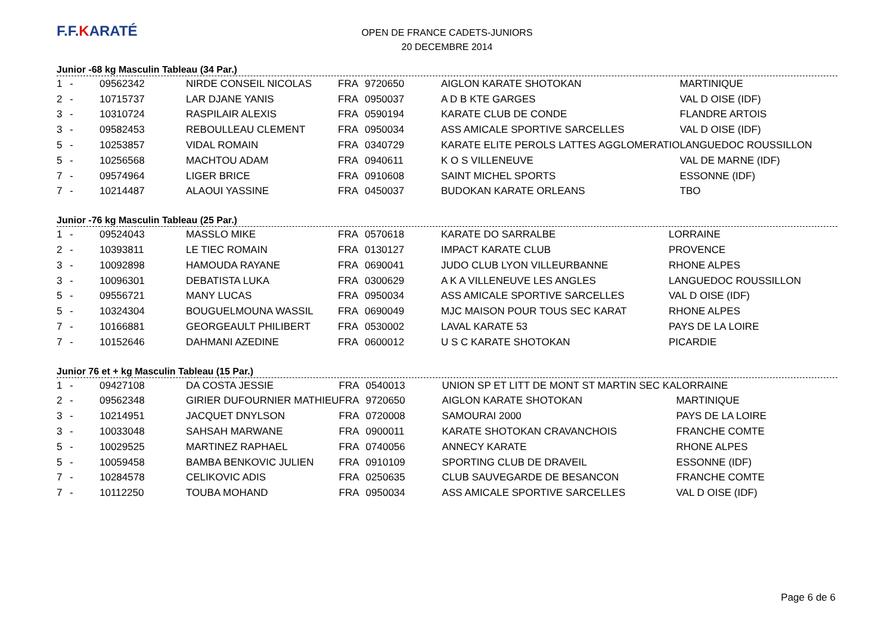F.F.KARATÉ
OPEN DE FRANCE CADETS-JUNIORS
20 DECEMBRE 2014
Junior -68 kg Masculin Tableau (34 Par.)
| 1 | - | 09562342 | NIRDE CONSEIL NICOLAS | FRA | 9720650 | AIGLON KARATE SHOTOKAN | MARTINIQUE |
| 2 | - | 10715737 | LAR DJANE YANIS | FRA | 0950037 | A D B KTE GARGES | VAL D OISE (IDF) |
| 3 | - | 10310724 | RASPILAIR ALEXIS | FRA | 0590194 | KARATE CLUB DE CONDE | FLANDRE ARTOIS |
| 3 | - | 09582453 | REBOULLEAU CLEMENT | FRA | 0950034 | ASS AMICALE SPORTIVE SARCELLES | VAL D OISE (IDF) |
| 5 | - | 10253857 | VIDAL ROMAIN | FRA | 0340729 | KARATE ELITE PEROLS LATTES AGGLOMERATIO | LANGUEDOC ROUSSILLON |
| 5 | - | 10256568 | MACHTOU ADAM | FRA | 0940611 | K O S VILLENEUVE | VAL DE MARNE (IDF) |
| 7 | - | 09574964 | LIGER BRICE | FRA | 0910608 | SAINT MICHEL SPORTS | ESSONNE (IDF) |
| 7 | - | 10214487 | ALAOUI YASSINE | FRA | 0450037 | BUDOKAN KARATE ORLEANS | TBO |
Junior -76 kg Masculin Tableau (25 Par.)
| 1 | - | 09524043 | MASSLO MIKE | FRA | 0570618 | KARATE DO SARRALBE | LORRAINE |
| 2 | - | 10393811 | LE TIEC ROMAIN | FRA | 0130127 | IMPACT KARATE CLUB | PROVENCE |
| 3 | - | 10092898 | HAMOUDA RAYANE | FRA | 0690041 | JUDO CLUB LYON VILLEURBANNE | RHONE ALPES |
| 3 | - | 10096301 | DEBATISTA LUKA | FRA | 0300629 | A K A VILLENEUVE LES ANGLES | LANGUEDOC ROUSSILLON |
| 5 | - | 09556721 | MANY LUCAS | FRA | 0950034 | ASS AMICALE SPORTIVE SARCELLES | VAL D OISE (IDF) |
| 5 | - | 10324304 | BOUGUELMOUNA WASSIL | FRA | 0690049 | MJC MAISON POUR TOUS SEC KARAT | RHONE ALPES |
| 7 | - | 10166881 | GEORGEAULT PHILIBERT | FRA | 0530002 | LAVAL KARATE 53 | PAYS DE LA LOIRE |
| 7 | - | 10152646 | DAHMANI AZEDINE | FRA | 0600012 | U S C KARATE SHOTOKAN | PICARDIE |
Junior 76 et + kg Masculin Tableau (15 Par.)
| 1 | - | 09427108 | DA COSTA JESSIE | FRA | 0540013 | UNION SP ET LITT DE MONT ST MARTIN SEC KA | LORRAINE |
| 2 | - | 09562348 | GIRIER DUFOURNIER MATHIEU | FRA | 9720650 | AIGLON KARATE SHOTOKAN | MARTINIQUE |
| 3 | - | 10214951 | JACQUET DNYLSON | FRA | 0720008 | SAMOURAI 2000 | PAYS DE LA LOIRE |
| 3 | - | 10033048 | SAHSAH MARWANE | FRA | 0900011 | KARATE SHOTOKAN CRAVANCHOIS | FRANCHE COMTE |
| 5 | - | 10029525 | MARTINEZ RAPHAEL | FRA | 0740056 | ANNECY KARATE | RHONE ALPES |
| 5 | - | 10059458 | BAMBA BENKOVIC JULIEN | FRA | 0910109 | SPORTING CLUB DE DRAVEIL | ESSONNE (IDF) |
| 7 | - | 10284578 | CELIKOVIC ADIS | FRA | 0250635 | CLUB SAUVEGARDE DE BESANCON | FRANCHE COMTE |
| 7 | - | 10112250 | TOUBA MOHAND | FRA | 0950034 | ASS AMICALE SPORTIVE SARCELLES | VAL D OISE (IDF) |
Page 6 de 6